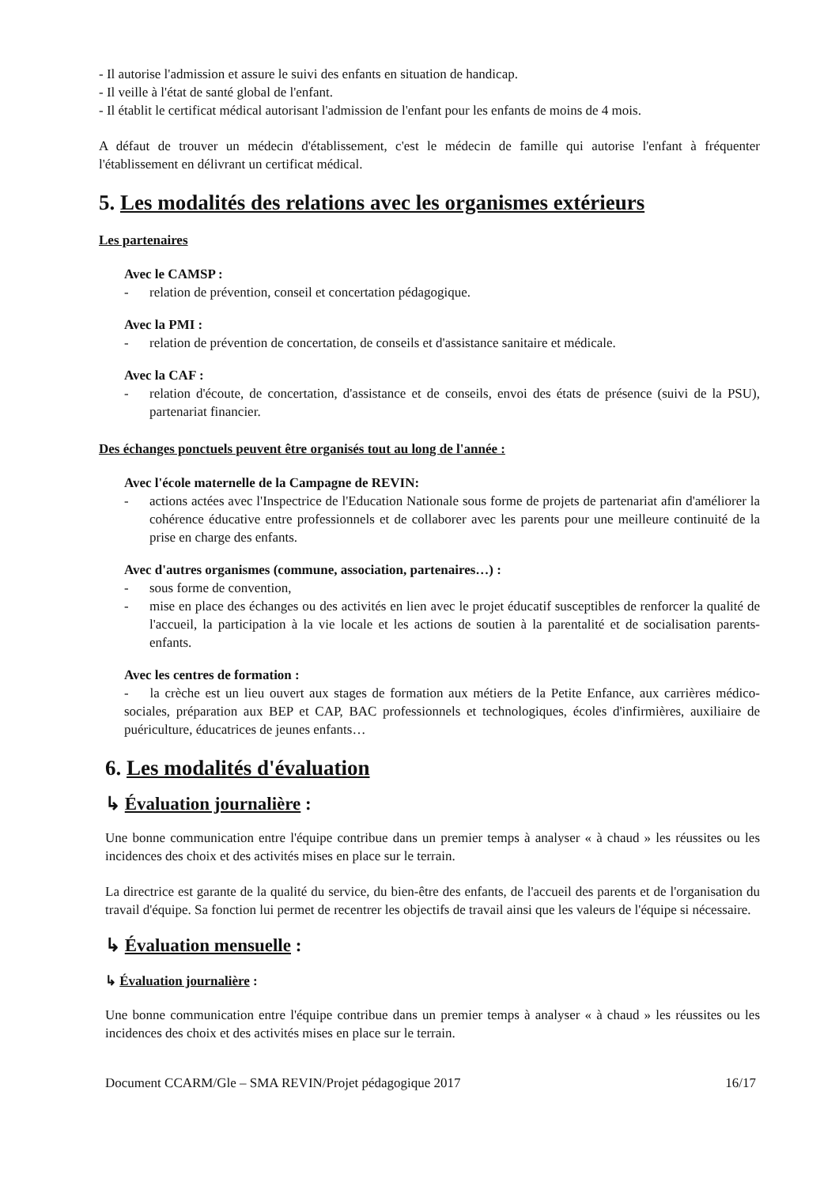- Il autorise l'admission et assure le suivi des enfants en situation de handicap.
- Il veille à l'état de santé global de l'enfant.
- Il établit le certificat médical autorisant l'admission de l'enfant pour les enfants de moins de 4 mois.
A défaut de trouver un médecin d'établissement, c'est le médecin de famille qui autorise l'enfant à fréquenter l'établissement en délivrant un certificat médical.
5. Les modalités des relations avec les organismes extérieurs
Les partenaires
Avec le CAMSP :
- relation de prévention, conseil et concertation pédagogique.
Avec la PMI :
- relation de prévention de concertation, de conseils et d'assistance sanitaire et médicale.
Avec la CAF :
- relation d'écoute, de concertation, d'assistance et de conseils, envoi des états de présence (suivi de la PSU), partenariat financier.
Des échanges ponctuels peuvent être organisés tout au long de l'année :
Avec l'école maternelle de la Campagne de REVIN:
- actions actées avec l'Inspectrice de l'Education Nationale sous forme de projets de partenariat afin d'améliorer la cohérence éducative entre professionnels et de collaborer avec les parents pour une meilleure continuité de la prise en charge des enfants.
Avec d'autres organismes (commune, association, partenaires…) :
- sous forme de convention,
- mise en place des échanges ou des activités en lien avec le projet éducatif susceptibles de renforcer la qualité de l'accueil, la participation à la vie locale et les actions de soutien à la parentalité et de socialisation parents-enfants.
Avec les centres de formation :
- la crèche est un lieu ouvert aux stages de formation aux métiers de la Petite Enfance, aux carrières médico-sociales, préparation aux BEP et CAP, BAC professionnels et technologiques, écoles d'infirmières, auxiliaire de puériculture, éducatrices de jeunes enfants…
6. Les modalités d'évaluation
↳ Évaluation journalière :
Une bonne communication entre l'équipe contribue dans un premier temps à analyser « à chaud » les réussites ou les incidences des choix et des activités mises en place sur le terrain.
La directrice est garante de la qualité du service, du bien-être des enfants, de l'accueil des parents et de l'organisation du travail d'équipe. Sa fonction lui permet de recentrer les objectifs de travail ainsi que les valeurs de l'équipe si nécessaire.
↳ Évaluation mensuelle :
↳ Évaluation journalière :
Une bonne communication entre l'équipe contribue dans un premier temps à analyser « à chaud » les réussites ou les incidences des choix et des activités mises en place sur le terrain.
Document CCARM/Gle – SMA REVIN/Projet pédagogique 2017 16/17